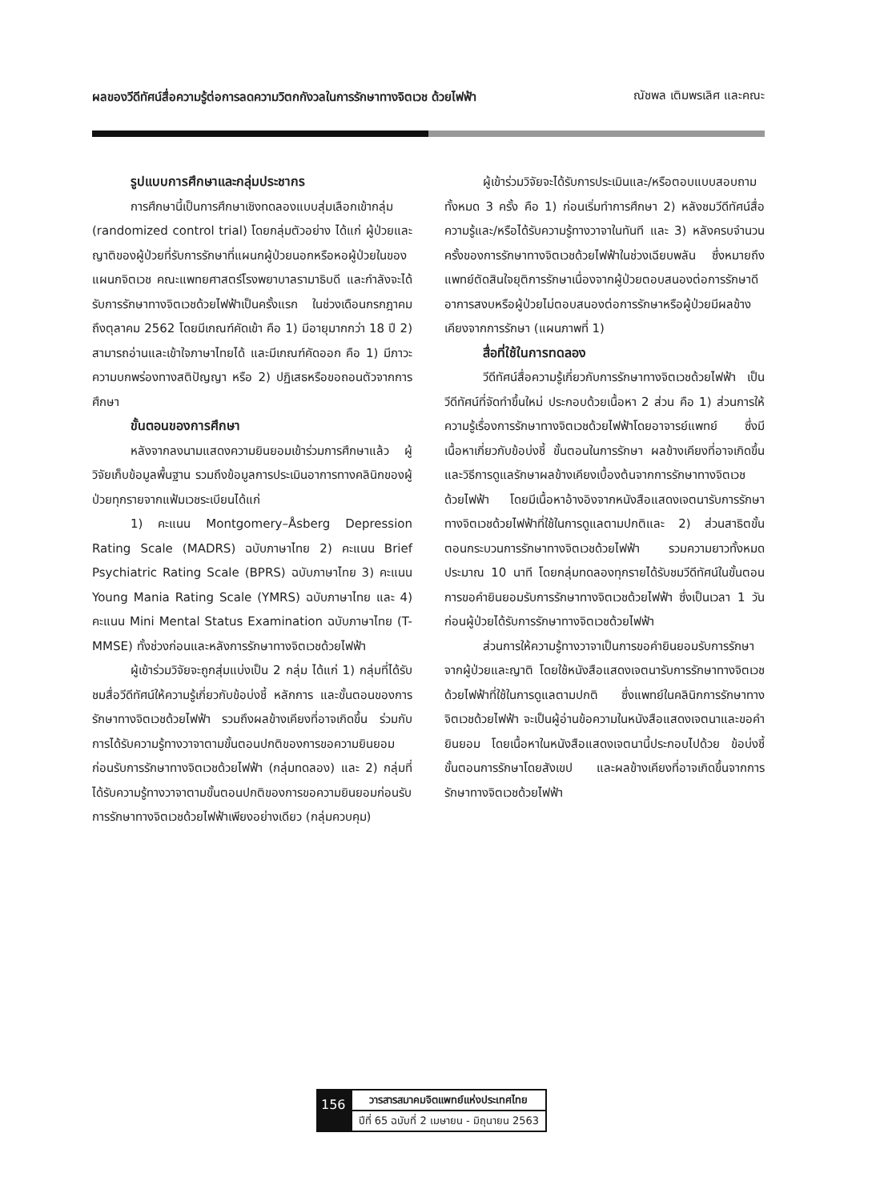ผลของวีดีทัศน์สื่อความรู้ต่อการลดความวิตกกังวลในการรักษาทางจิตเวช ด้วยไฟฟ้า ณัชพล เติมพรเลิศ และคณะ
รูปแบบการศึกษาและกลุ่มประชากร
การศึกษานี้เป็นการศึกษาเชิงทดลองแบบสุ่มเลือกเข้ากลุ่ม (randomized control trial) โดยกลุ่มตัวอย่าง ได้แก่ ผู้ป่วยและญาติของผู้ป่วยที่รับการรักษาที่แผนกผู้ป่วยนอกหรือหอผู้ป่วยในของแผนกจิตเวช คณะแพทยศาสตร์โรงพยาบาลรามาธิบดี และกำลังจะได้รับการรักษาทางจิตเวชด้วยไฟฟ้าเป็นครั้งแรก ในช่วงเดือนกรกฎาคม ถึงตุลาคม 2562 โดยมีเกณฑ์คัดเข้า คือ 1) มีอายุมากกว่า 18 ปี 2) สามารถอ่านและเข้าใจภาษาไทยได้ และมีเกณฑ์คัดออก คือ 1) มีภาวะความบกพร่องทางสติปัญญา หรือ 2) ปฏิเสธหรือขอถอนตัวจากการศึกษา
ขั้นตอนของการศึกษา
หลังจากลงนามแสดงความยินยอมเข้าร่วมการศึกษาแล้ว ผู้วิจัยเก็บข้อมูลพื้นฐาน รวมถึงข้อมูลการประเมินอาการทางคลินิกของผู้ป่วยทุกรายจากแฟ้มเวชระเบียนได้แก่
1) คะแนน Montgomery–Åsberg Depression Rating Scale (MADRS) ฉบับภาษาไทย 2) คะแนน Brief Psychiatric Rating Scale (BPRS) ฉบับภาษาไทย 3) คะแนน Young Mania Rating Scale (YMRS) ฉบับภาษาไทย และ 4) คะแนน Mini Mental Status Examination ฉบับภาษาไทย (T-MMSE) ทั้งช่วงก่อนและหลังการรักษาทางจิตเวชด้วยไฟฟ้า
ผู้เข้าร่วมวิจัยจะถูกสุ่มแบ่งเป็น 2 กลุ่ม ได้แก่ 1) กลุ่มที่ได้รับชมสื่อวีดีทัศน์ให้ความรู้เกี่ยวกับข้อบ่งชี้ หลักการ และขั้นตอนของการรักษาทางจิตเวชด้วยไฟฟ้า รวมถึงผลข้างเคียงที่อาจเกิดขึ้น ร่วมกับการได้รับความรู้ทางวาจาตามขั้นตอนปกติของการขอความยินยอมก่อนรับการรักษาทางจิตเวชด้วยไฟฟ้า (กลุ่มทดลอง) และ 2) กลุ่มที่ได้รับความรู้ทางวาจาตามขั้นตอนปกติของการขอความยินยอมก่อนรับการรักษาทางจิตเวชด้วยไฟฟ้าเพียงอย่างเดียว (กลุ่มควบคุม)
ผู้เข้าร่วมวิจัยจะได้รับการประเมินและ/หรือตอบแบบสอบถามทั้งหมด 3 ครั้ง คือ 1) ก่อนเริ่มทำการศึกษา 2) หลังชมวีดีทัศน์สื่อความรู้และ/หรือได้รับความรู้ทางวาจาในทันที และ 3) หลังครบจำนวนครั้งของการรักษาทางจิตเวชด้วยไฟฟ้าในช่วงเฉียบพลัน ซึ่งหมายถึงแพทย์ตัดสินใจยุติการรักษาเนื่องจากผู้ป่วยตอบสนองต่อการรักษาดีอาการสงบหรือผู้ป่วยไม่ตอบสนองต่อการรักษาหรือผู้ป่วยมีผลข้างเคียงจากการรักษา (แผนภาพที่ 1)
สื่อที่ใช้ในการทดลอง
วีดีทัศน์สื่อความรู้เกี่ยวกับการรักษาทางจิตเวชด้วยไฟฟ้า เป็นวีดีทัศน์ที่จัดทำขึ้นใหม่ ประกอบด้วยเนื้อหา 2 ส่วน คือ 1) ส่วนการให้ความรู้เรื่องการรักษาทางจิตเวชด้วยไฟฟ้าโดยอาจารย์แพทย์ ซึ่งมีเนื้อหาเกี่ยวกับข้อบ่งชี้ ขั้นตอนในการรักษา ผลข้างเคียงที่อาจเกิดขึ้นและวิธีการดูแลรักษาผลข้างเคียงเบื้องต้นจากการรักษาทางจิตเวชด้วยไฟฟ้า โดยมีเนื้อหาอ้างอิงจากหนังสือแสดงเจตนารับการรักษาทางจิตเวชด้วยไฟฟ้าที่ใช้ในการดูแลตามปกติและ 2) ส่วนสาธิตขั้นตอนกระบวนการรักษาทางจิตเวชด้วยไฟฟ้า รวมความยาวทั้งหมดประมาณ 10 นาที โดยกลุ่มทดลองทุกรายได้รับชมวีดีทัศน์ในขั้นตอนการขอคำยินยอมรับการรักษาทางจิตเวชด้วยไฟฟ้า ซึ่งเป็นเวลา 1 วันก่อนผู้ป่วยได้รับการรักษาทางจิตเวชด้วยไฟฟ้า
ส่วนการให้ความรู้ทางวาจาเป็นการขอคำยินยอมรับการรักษาจากผู้ป่วยและญาติ โดยใช้หนังสือแสดงเจตนารับการรักษาทางจิตเวชด้วยไฟฟ้าที่ใช้ในการดูแลตามปกติ ซึ่งแพทย์ในคลินิกการรักษาทางจิตเวชด้วยไฟฟ้า จะเป็นผู้อ่านข้อความในหนังสือแสดงเจตนาและขอคำยินยอม โดยเนื้อหาในหนังสือแสดงเจตนานี้ประกอบไปด้วย ข้อบ่งชี้ ขั้นตอนการรักษาโดยสังเขป และผลข้างเคียงที่อาจเกิดขึ้นจากการรักษาทางจิตเวชด้วยไฟฟ้า
156
วารสารสมาคมจิตแพทย์แห่งประเทศไทย
ปีที่ 65 ฉบับที่ 2 เมษายน - มิถุนายน 2563